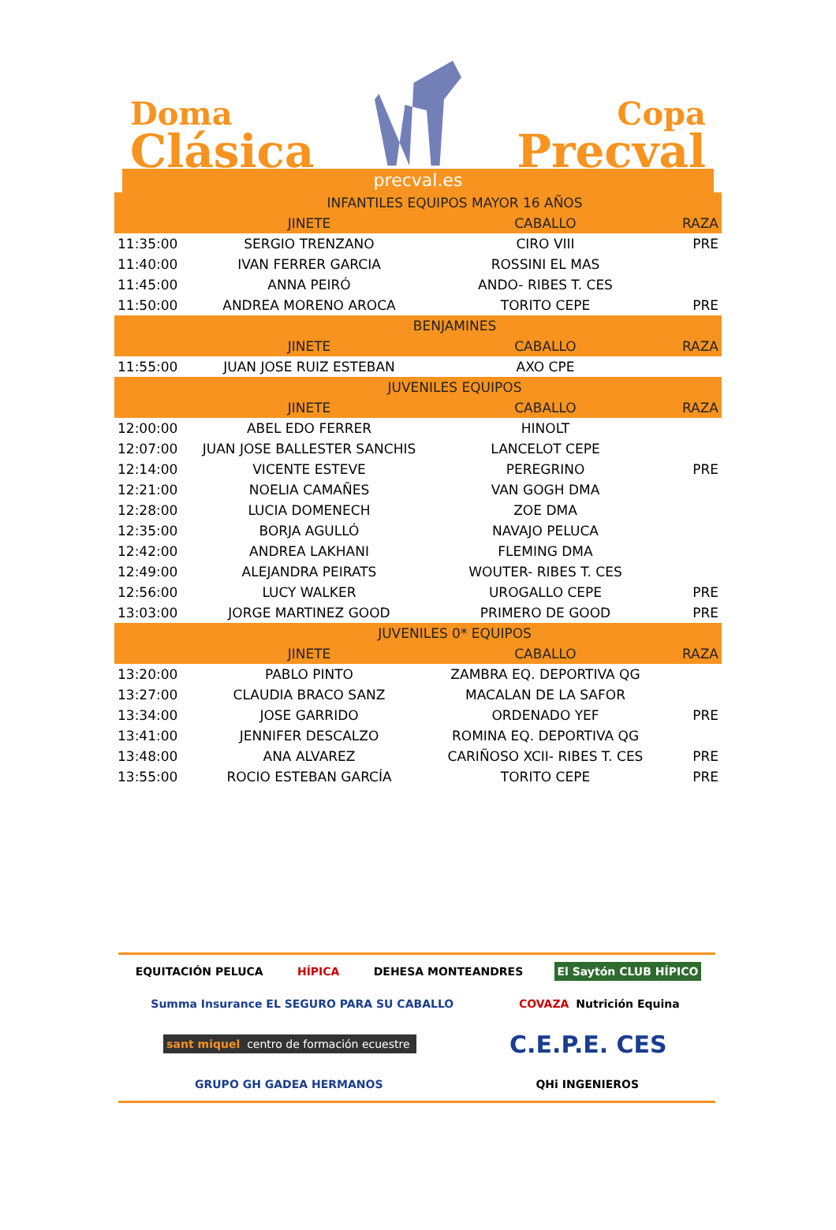Doma
Clásica
Copa
Precval
precval.es
| | INFANTILES EQUIPOS MAYOR 16 AÑOS | | |
| | JINETE | CABALLO | RAZA |
| 11:35:00 | SERGIO TRENZANO | CIRO VIII | PRE |
| 11:40:00 | IVAN FERRER GARCIA | ROSSINI EL MAS | |
| 11:45:00 | ANNA PEIRÓ | ANDO- RIBES T. CES | |
| 11:50:00 | ANDREA MORENO AROCA | TORITO CEPE | PRE |
| | BENJAMINES | | |
| | JINETE | CABALLO | RAZA |
| 11:55:00 | JUAN JOSE RUIZ ESTEBAN | AXO CPE | |
| | JUVENILES EQUIPOS | | |
| | JINETE | CABALLO | RAZA |
| 12:00:00 | ABEL EDO FERRER | HINOLT | |
| 12:07:00 | JUAN JOSE BALLESTER SANCHIS | LANCELOT CEPE | |
| 12:14:00 | VICENTE ESTEVE | PEREGRINO | PRE |
| 12:21:00 | NOELIA CAMAÑES | VAN GOGH DMA | |
| 12:28:00 | LUCIA DOMENECH | ZOE DMA | |
| 12:35:00 | BORJA AGULLÓ | NAVAJO PELUCA | |
| 12:42:00 | ANDREA LAKHANI | FLEMING DMA | |
| 12:49:00 | ALEJANDRA PEIRATS | WOUTER- RIBES T. CES | |
| 12:56:00 | LUCY WALKER | UROGALLO CEPE | PRE |
| 13:03:00 | JORGE MARTINEZ GOOD | PRIMERO DE GOOD | PRE |
| | JUVENILES 0* EQUIPOS | | |
| | JINETE | CABALLO | RAZA |
| 13:20:00 | PABLO PINTO | ZAMBRA EQ. DEPORTIVA QG | |
| 13:27:00 | CLAUDIA BRACO SANZ | MACALAN DE LA SAFOR | |
| 13:34:00 | JOSE GARRIDO | ORDENADO YEF | PRE |
| 13:41:00 | JENNIFER DESCALZO | ROMINA EQ. DEPORTIVA QG | |
| 13:48:00 | ANA ALVAREZ | CARIÑOSO XCII- RIBES T. CES | PRE |
| 13:55:00 | ROCIO ESTEBAN GARCÍA | TORITO CEPE | PRE |
EQUITACIÓN PELUCA HÍPICA DEHESA MONTEANDRES El Saytón CLUB HÍPICO Summa Insurance EL SEGURO PARA SU CABALLO COVAZA Nutrición Equina sant miquel centro de formación ecuestre C.E.P.E. CES GRUPO GH GADEA HERMANOS QHi INGENIEROS